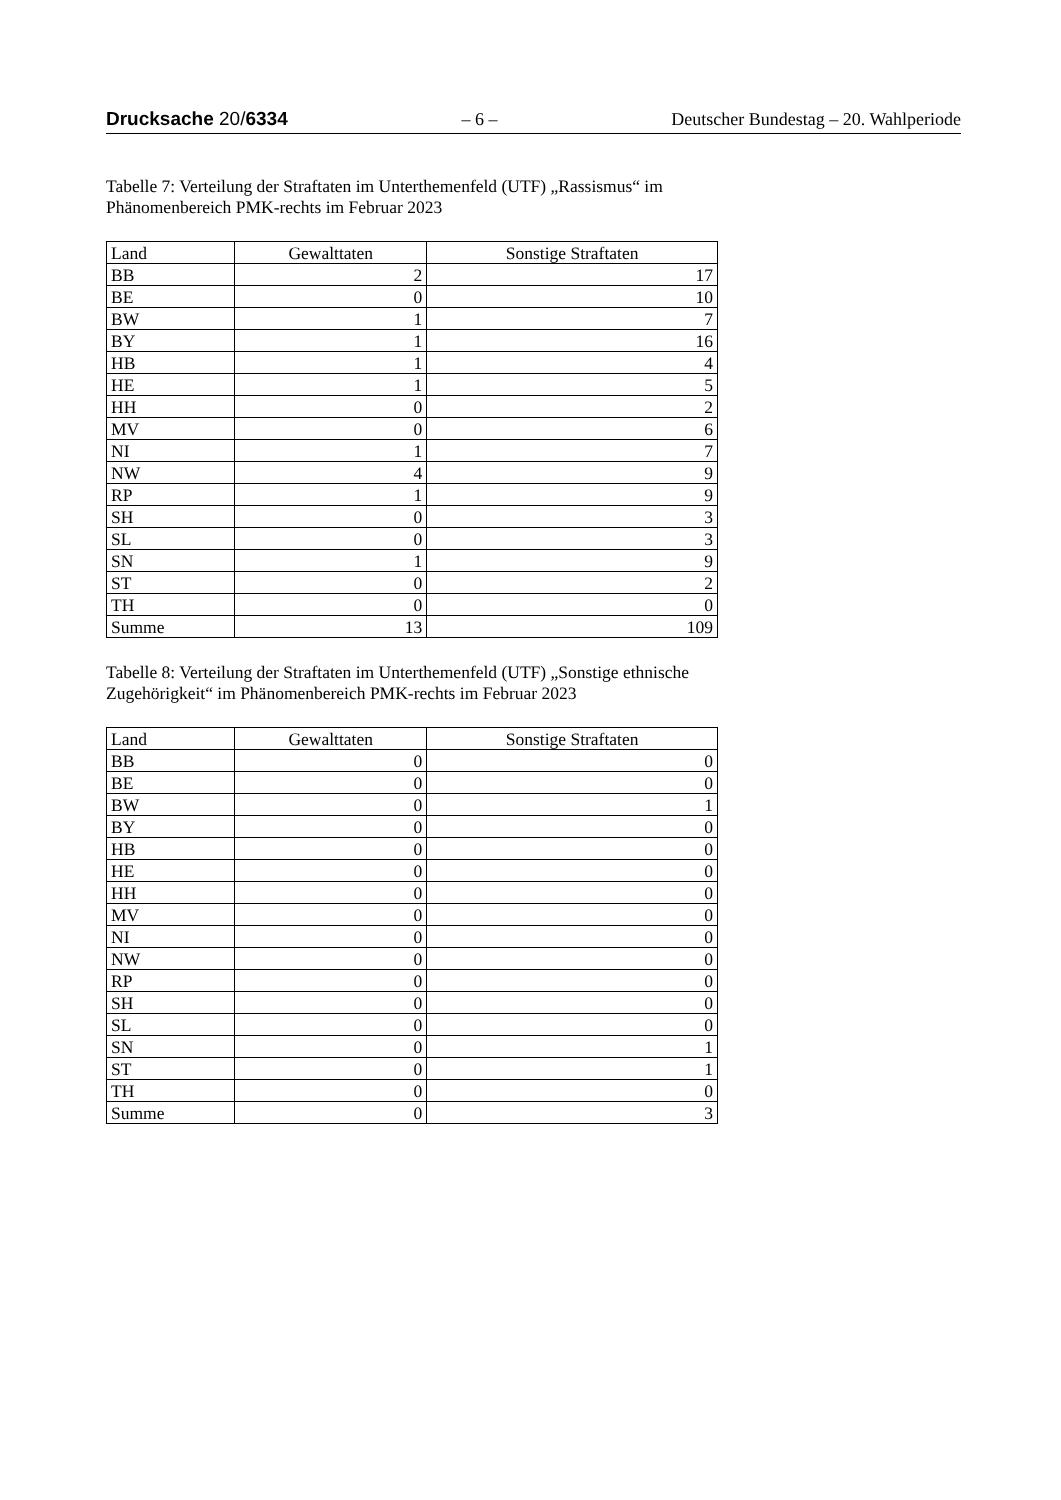Drucksache 20/6334 – 6 – Deutscher Bundestag – 20. Wahlperiode
Tabelle 7: Verteilung der Straftaten im Unterthemenfeld (UTF) „Rassismus“ im Phänomenbereich PMK-rechts im Februar 2023
| Land | Gewalttaten | Sonstige Straftaten |
| --- | --- | --- |
| BB | 2 | 17 |
| BE | 0 | 10 |
| BW | 1 | 7 |
| BY | 1 | 16 |
| HB | 1 | 4 |
| HE | 1 | 5 |
| HH | 0 | 2 |
| MV | 0 | 6 |
| NI | 1 | 7 |
| NW | 4 | 9 |
| RP | 1 | 9 |
| SH | 0 | 3 |
| SL | 0 | 3 |
| SN | 1 | 9 |
| ST | 0 | 2 |
| TH | 0 | 0 |
| Summe | 13 | 109 |
Tabelle 8: Verteilung der Straftaten im Unterthemenfeld (UTF) „Sonstige ethnische Zugehörigkeit“ im Phänomenbereich PMK-rechts im Februar 2023
| Land | Gewalttaten | Sonstige Straftaten |
| --- | --- | --- |
| BB | 0 | 0 |
| BE | 0 | 0 |
| BW | 0 | 1 |
| BY | 0 | 0 |
| HB | 0 | 0 |
| HE | 0 | 0 |
| HH | 0 | 0 |
| MV | 0 | 0 |
| NI | 0 | 0 |
| NW | 0 | 0 |
| RP | 0 | 0 |
| SH | 0 | 0 |
| SL | 0 | 0 |
| SN | 0 | 1 |
| ST | 0 | 1 |
| TH | 0 | 0 |
| Summe | 0 | 3 |